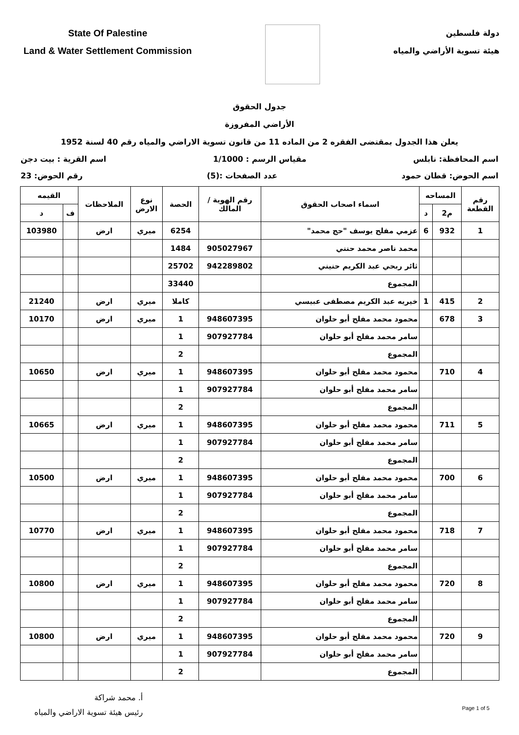State Of Palestine
Land & Water Settlement Commission
دولة فلسطين
هيئة تسوية الأراضي والمياه
جدول الحقوق
الأراضي المفروزة
يعلن هذا الجدول بمقتضى الفقره 2 من الماده 11 من قانون تسوية الاراضي والمياه رقم 40 لسنة 1952
اسم المحافظة: نابلس مقياس الرسم : 1/1000 اسم القرية : بيت دجن
اسم الحوض: قطان حمود عدد الصفحات :(5) رقم الحوض: 23
| رقم القطعة | المساحه | | اسماء اصحاب الحقوق | رقم الهوية / المالك | الحصة | نوع الارض | الملاحظات | القيمه | |
| --- | --- | --- | --- | --- | --- | --- | --- | --- | --- |
| | م2 | د | | | | | | ف | د |
| 1 | 932 | 6 | عزمي مفلح يوسف "حج محمد" | | 6254 | ميري | ارض | | 103980 |
| | | | محمد ناصر محمد حنني | 905027967 | 1484 | | | | |
| | | | ثائر ربحي عبد الكريم حنيني | 942289802 | 25702 | | | | |
| | | | المجموع | | 33440 | | | | |
| 2 | 415 | 1 | خيريه عبد الكريم مصطفى عبيسي | | كاملا | ميري | ارض | | 21240 |
| 3 | 678 | | محمود محمد مفلح أبو حلوان | 948607395 | 1 | ميري | ارض | | 10170 |
| | | | سامر محمد مفلح أبو حلوان | 907927784 | 1 | | | | |
| | | | المجموع | | 2 | | | | |
| 4 | 710 | | محمود محمد مفلح أبو حلوان | 948607395 | 1 | ميري | ارض | | 10650 |
| | | | سامر محمد مفلح أبو حلوان | 907927784 | 1 | | | | |
| | | | المجموع | | 2 | | | | |
| 5 | 711 | | محمود محمد مفلح أبو حلوان | 948607395 | 1 | ميري | ارض | | 10665 |
| | | | سامر محمد مفلح أبو حلوان | 907927784 | 1 | | | | |
| | | | المجموع | | 2 | | | | |
| 6 | 700 | | محمود محمد مفلح أبو حلوان | 948607395 | 1 | ميري | ارض | | 10500 |
| | | | سامر محمد مفلح أبو حلوان | 907927784 | 1 | | | | |
| | | | المجموع | | 2 | | | | |
| 7 | 718 | | محمود محمد مفلح أبو حلوان | 948607395 | 1 | ميري | ارض | | 10770 |
| | | | سامر محمد مفلح أبو حلوان | 907927784 | 1 | | | | |
| | | | المجموع | | 2 | | | | |
| 8 | 720 | | محمود محمد مفلح أبو حلوان | 948607395 | 1 | ميري | ارض | | 10800 |
| | | | سامر محمد مفلح أبو حلوان | 907927784 | 1 | | | | |
| | | | المجموع | | 2 | | | | |
| 9 | 720 | | محمود محمد مفلح أبو حلوان | 948607395 | 1 | ميري | ارض | | 10800 |
| | | | سامر محمد مفلح أبو حلوان | 907927784 | 1 | | | | |
| | | | المجموع | | 2 | | | | |
Page 1 of 5
أ. محمد شراكة
رئيس هيئة تسوية الاراضي والمياه